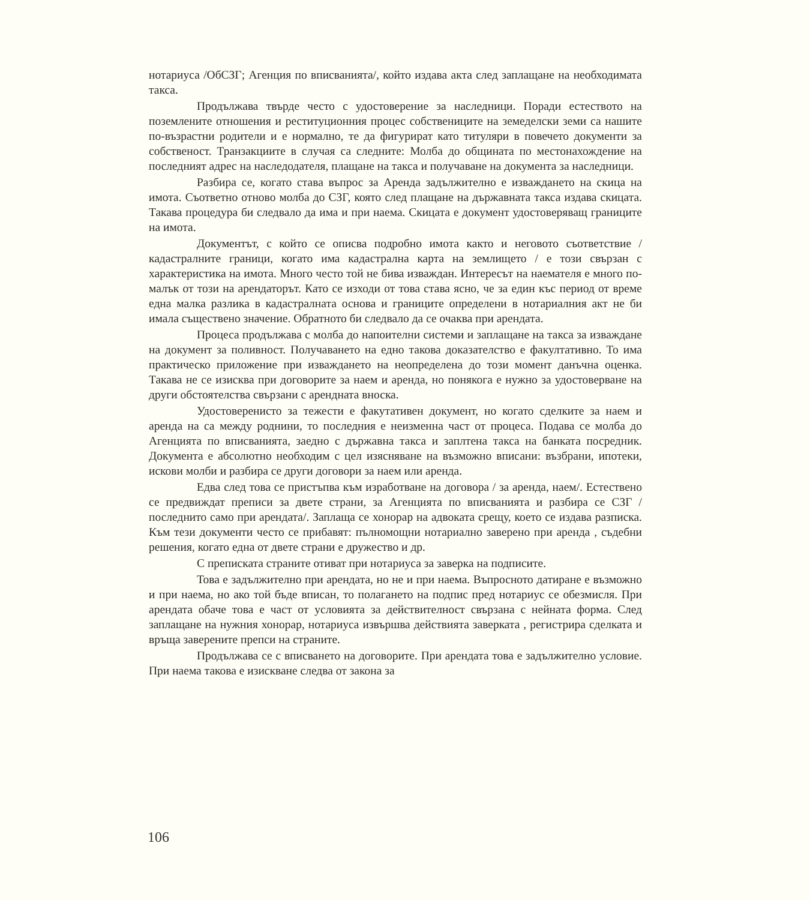нотариуса /ОбСЗГ; Агенция по вписванията/, който издава акта след заплащане на необходимата такса.
Продължава твърде често с удостоверение за наследници. Поради естеството на поземлените отношения и реституционния процес собствениците на земеделски земи са нашите по-възрастни родители и е нормално, те да фигурират като титуляри в повечето документи за собственост. Транзакциите в случая са следните: Молба до общината по местонахождение на последният адрес на наследодателя, плащане на такса и получаване на документа за наследници.
Разбира се, когато става въпрос за Аренда задължително е изваждането на скица на имота. Съответно отново молба до СЗГ, която след плащане на държавната такса издава скицата. Такава процедура би следвало да има и при наема. Скицата е документ удостоверяващ границите на имота.
Документът, с който се описва подробно имота както и неговото съответствие / кадастралните граници, когато има кадастрална карта на землището / е този свързан с характеристика на имота. Много често той не бива изваждан. Интересът на наемателя е много по-малък от този на арендаторът. Като се изходи от това става ясно, че за един къс период от време една малка разлика в кадастралната основа и границите определени в нотариалния акт не би имала съществено значение. Обратното би следвало да се очаква при арендата.
Процеса продължава с молба до напоителни системи и заплащане на такса за изваждане на документ за поливност. Получаването на едно такова доказателство е факултативно. То има практическо приложение при изваждането на неопределена до този момент данъчна оценка. Такава не се изисква при договорите за наем и аренда, но понякога е нужно за удостоверване на други обстоятелства свързани с арендната вноска.
Удостоверенисто за тежести е факутативен документ, но когато сделките за наем и аренда на са между роднини, то последния е неизменна част от процеса. Подава се молба до Агенцията по вписванията, заедно с държавна такса и заплтена такса на банката посредник. Документа е абсолютно необходим с цел изясняване на възможно вписани: възбрани, ипотеки, искови молби и разбира се други договори за наем или аренда.
Едва след това се пристъпва към изработване на договора / за аренда, наем/. Естествено се предвиждат преписи за двете страни, за Агенцията по вписванията и разбира се СЗГ /последнито само при арендата/. Заплаща се хонорар на адвоката срещу, което се издава разписка. Към тези документи често се прибавят: пълномощни нотариално заверено при аренда , съдебни решения, когато една от двете страни е дружество и др.
С преписката страните отиват при нотариуса за заверка на подписите.
Това е задължително при арендата, но не и при наема. Въпросното датиране е възможно и при наема, но ако той бъде вписан, то полагането на подпис пред нотариус се обезмисля. При арендата обаче това е част от условията за действителност свързана с нейната форма. След заплащане на нужния хонорар, нотариуса извършва действията заверката , регистрира сделката и връща заверените препси на страните.
Продължава се с вписването на договорите. При арендата това е задължително условие. При наема такова е изискване следва от закона за
106